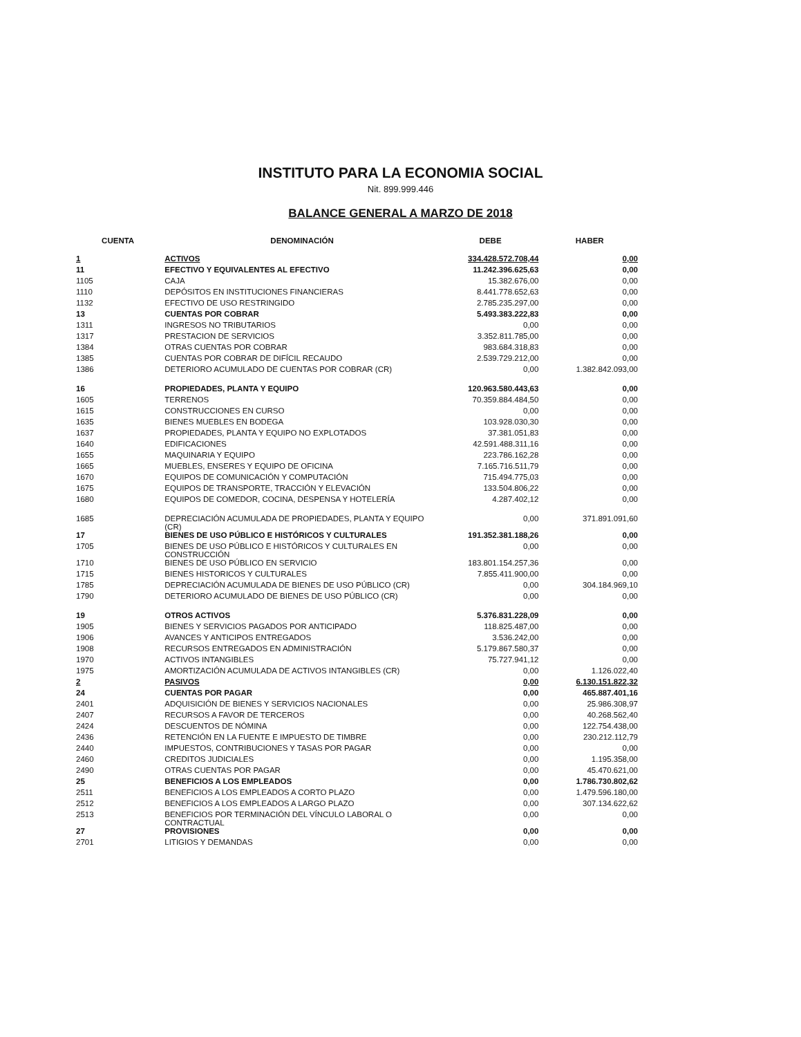INSTITUTO PARA LA ECONOMIA SOCIAL
Nit. 899.999.446
BALANCE GENERAL A MARZO DE 2018
| CUENTA | DENOMINACIÓN | DEBE | HABER |
| --- | --- | --- | --- |
| 1 | ACTIVOS | 334.428.572.708,44 | 0,00 |
| 11 | EFECTIVO Y EQUIVALENTES AL EFECTIVO | 11.242.396.625,63 | 0,00 |
| 1105 | CAJA | 15.382.676,00 | 0,00 |
| 1110 | DEPÓSITOS EN INSTITUCIONES FINANCIERAS | 8.441.778.652,63 | 0,00 |
| 1132 | EFECTIVO DE USO RESTRINGIDO | 2.785.235.297,00 | 0,00 |
| 13 | CUENTAS POR COBRAR | 5.493.383.222,83 | 0,00 |
| 1311 | INGRESOS NO TRIBUTARIOS | 0,00 | 0,00 |
| 1317 | PRESTACION DE SERVICIOS | 3.352.811.785,00 | 0,00 |
| 1384 | OTRAS CUENTAS POR COBRAR | 983.684.318,83 | 0,00 |
| 1385 | CUENTAS POR COBRAR DE DIFÍCIL RECAUDO | 2.539.729.212,00 | 0,00 |
| 1386 | DETERIORO ACUMULADO DE CUENTAS POR COBRAR (CR) | 0,00 | 1.382.842.093,00 |
| 16 | PROPIEDADES, PLANTA Y EQUIPO | 120.963.580.443,63 | 0,00 |
| 1605 | TERRENOS | 70.359.884.484,50 | 0,00 |
| 1615 | CONSTRUCCIONES EN CURSO | 0,00 | 0,00 |
| 1635 | BIENES MUEBLES EN BODEGA | 103.928.030,30 | 0,00 |
| 1637 | PROPIEDADES, PLANTA Y EQUIPO NO EXPLOTADOS | 37.381.051,83 | 0,00 |
| 1640 | EDIFICACIONES | 42.591.488.311,16 | 0,00 |
| 1655 | MAQUINARIA Y EQUIPO | 223.786.162,28 | 0,00 |
| 1665 | MUEBLES, ENSERES Y EQUIPO DE OFICINA | 7.165.716.511,79 | 0,00 |
| 1670 | EQUIPOS DE COMUNICACIÓN Y COMPUTACIÓN | 715.494.775,03 | 0,00 |
| 1675 | EQUIPOS DE TRANSPORTE, TRACCIÓN Y ELEVACIÓN | 133.504.806,22 | 0,00 |
| 1680 | EQUIPOS DE COMEDOR, COCINA, DESPENSA Y HOTELERÍA | 4.287.402,12 | 0,00 |
| 1685 | DEPRECIACIÓN ACUMULADA DE PROPIEDADES, PLANTA Y EQUIPO (CR) | 0,00 | 371.891.091,60 |
| 17 | BIENES DE USO PÚBLICO E HISTÓRICOS Y CULTURALES | 191.352.381.188,26 | 0,00 |
| 1705 | BIENES DE USO PÚBLICO E HISTÓRICOS Y CULTURALES EN CONSTRUCCIÓN | 0,00 | 0,00 |
| 1710 | BIENES DE USO PÚBLICO EN SERVICIO | 183.801.154.257,36 | 0,00 |
| 1715 | BIENES HISTORICOS Y CULTURALES | 7.855.411.900,00 | 0,00 |
| 1785 | DEPRECIACIÓN ACUMULADA DE BIENES DE USO PÚBLICO (CR) | 0,00 | 304.184.969,10 |
| 1790 | DETERIORO ACUMULADO DE BIENES DE USO PÚBLICO (CR) | 0,00 | 0,00 |
| 19 | OTROS ACTIVOS | 5.376.831.228,09 | 0,00 |
| 1905 | BIENES Y SERVICIOS PAGADOS POR ANTICIPADO | 118.825.487,00 | 0,00 |
| 1906 | AVANCES Y ANTICIPOS ENTREGADOS | 3.536.242,00 | 0,00 |
| 1908 | RECURSOS ENTREGADOS EN ADMINISTRACIÓN | 5.179.867.580,37 | 0,00 |
| 1970 | ACTIVOS INTANGIBLES | 75.727.941,12 | 0,00 |
| 1975 | AMORTIZACIÓN ACUMULADA DE ACTIVOS INTANGIBLES (CR) | 0,00 | 1.126.022,40 |
| 2 | PASIVOS | 0,00 | 6.130.151.822,32 |
| 24 | CUENTAS POR PAGAR | 0,00 | 465.887.401,16 |
| 2401 | ADQUISICIÓN DE BIENES Y SERVICIOS NACIONALES | 0,00 | 25.986.308,97 |
| 2407 | RECURSOS A FAVOR DE TERCEROS | 0,00 | 40.268.562,40 |
| 2424 | DESCUENTOS DE NÓMINA | 0,00 | 122.754.438,00 |
| 2436 | RETENCIÓN EN LA FUENTE E IMPUESTO DE TIMBRE | 0,00 | 230.212.112,79 |
| 2440 | IMPUESTOS, CONTRIBUCIONES Y TASAS POR PAGAR | 0,00 | 0,00 |
| 2460 | CREDITOS JUDICIALES | 0,00 | 1.195.358,00 |
| 2490 | OTRAS CUENTAS POR PAGAR | 0,00 | 45.470.621,00 |
| 25 | BENEFICIOS A LOS EMPLEADOS | 0,00 | 1.786.730.802,62 |
| 2511 | BENEFICIOS A LOS EMPLEADOS A CORTO PLAZO | 0,00 | 1.479.596.180,00 |
| 2512 | BENEFICIOS A LOS EMPLEADOS A LARGO PLAZO | 0,00 | 307.134.622,62 |
| 2513 | BENEFICIOS POR TERMINACIÓN DEL VÍNCULO LABORAL O CONTRACTUAL | 0,00 | 0,00 |
| 27 | PROVISIONES | 0,00 | 0,00 |
| 2701 | LITIGIOS Y DEMANDAS | 0,00 | 0,00 |